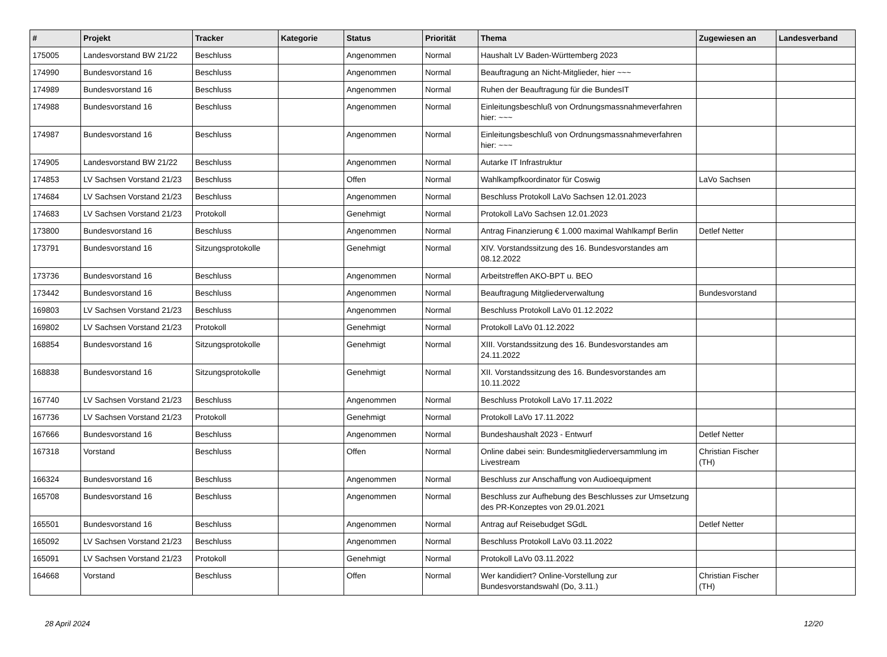| # | Projekt | Tracker | Kategorie | Status | Priorität | Thema | Zugewiesen an | Landesverband |
| --- | --- | --- | --- | --- | --- | --- | --- | --- |
| 175005 | Landesvorstand BW 21/22 | Beschluss | | Angenommen | Normal | Haushalt LV Baden-Württemberg 2023 | | |
| 174990 | Bundesvorstand 16 | Beschluss | | Angenommen | Normal | Beauftragung an Nicht-Mitglieder, hier ~~~ | | |
| 174989 | Bundesvorstand 16 | Beschluss | | Angenommen | Normal | Ruhen der Beauftragung für die BundesIT | | |
| 174988 | Bundesvorstand 16 | Beschluss | | Angenommen | Normal | Einleitungsbeschluß von Ordnungsmassnahmeverfahren hier: ~~~ | | |
| 174987 | Bundesvorstand 16 | Beschluss | | Angenommen | Normal | Einleitungsbeschluß von Ordnungsmassnahmeverfahren hier: ~~~ | | |
| 174905 | Landesvorstand BW 21/22 | Beschluss | | Angenommen | Normal | Autarke IT Infrastruktur | | |
| 174853 | LV Sachsen Vorstand 21/23 | Beschluss | | Offen | Normal | Wahlkampfkoordinator für Coswig | LaVo Sachsen | |
| 174684 | LV Sachsen Vorstand 21/23 | Beschluss | | Angenommen | Normal | Beschluss Protokoll LaVo Sachsen 12.01.2023 | | |
| 174683 | LV Sachsen Vorstand 21/23 | Protokoll | | Genehmigt | Normal | Protokoll LaVo Sachsen 12.01.2023 | | |
| 173800 | Bundesvorstand 16 | Beschluss | | Angenommen | Normal | Antrag Finanzierung € 1.000 maximal Wahlkampf Berlin | Detlef Netter | |
| 173791 | Bundesvorstand 16 | Sitzungsprotokolle | | Genehmigt | Normal | XIV. Vorstandssitzung des 16. Bundesvorstandes am 08.12.2022 | | |
| 173736 | Bundesvorstand 16 | Beschluss | | Angenommen | Normal | Arbeitstreffen AKO-BPT u. BEO | | |
| 173442 | Bundesvorstand 16 | Beschluss | | Angenommen | Normal | Beauftragung Mitgliederverwaltung | Bundesvorstand | |
| 169803 | LV Sachsen Vorstand 21/23 | Beschluss | | Angenommen | Normal | Beschluss Protokoll LaVo 01.12.2022 | | |
| 169802 | LV Sachsen Vorstand 21/23 | Protokoll | | Genehmigt | Normal | Protokoll LaVo 01.12.2022 | | |
| 168854 | Bundesvorstand 16 | Sitzungsprotokolle | | Genehmigt | Normal | XIII. Vorstandssitzung des 16. Bundesvorstandes am 24.11.2022 | | |
| 168838 | Bundesvorstand 16 | Sitzungsprotokolle | | Genehmigt | Normal | XII. Vorstandssitzung des 16. Bundesvorstandes am 10.11.2022 | | |
| 167740 | LV Sachsen Vorstand 21/23 | Beschluss | | Angenommen | Normal | Beschluss Protokoll LaVo 17.11.2022 | | |
| 167736 | LV Sachsen Vorstand 21/23 | Protokoll | | Genehmigt | Normal | Protokoll LaVo 17.11.2022 | | |
| 167666 | Bundesvorstand 16 | Beschluss | | Angenommen | Normal | Bundeshaushalt 2023 - Entwurf | Detlef Netter | |
| 167318 | Vorstand | Beschluss | | Offen | Normal | Online dabei sein: Bundesmitgliederversammlung im Livestream | Christian Fischer (TH) | |
| 166324 | Bundesvorstand 16 | Beschluss | | Angenommen | Normal | Beschluss zur Anschaffung von Audioequipment | | |
| 165708 | Bundesvorstand 16 | Beschluss | | Angenommen | Normal | Beschluss zur Aufhebung des Beschlusses zur Umsetzung des PR-Konzeptes von 29.01.2021 | | |
| 165501 | Bundesvorstand 16 | Beschluss | | Angenommen | Normal | Antrag auf Reisebudget SGdL | Detlef Netter | |
| 165092 | LV Sachsen Vorstand 21/23 | Beschluss | | Angenommen | Normal | Beschluss Protokoll LaVo 03.11.2022 | | |
| 165091 | LV Sachsen Vorstand 21/23 | Protokoll | | Genehmigt | Normal | Protokoll LaVo 03.11.2022 | | |
| 164668 | Vorstand | Beschluss | | Offen | Normal | Wer kandidiert? Online-Vorstellung zur Bundesvorstandswahl (Do, 3.11.) | Christian Fischer (TH) | |
28 April 2024 12/20